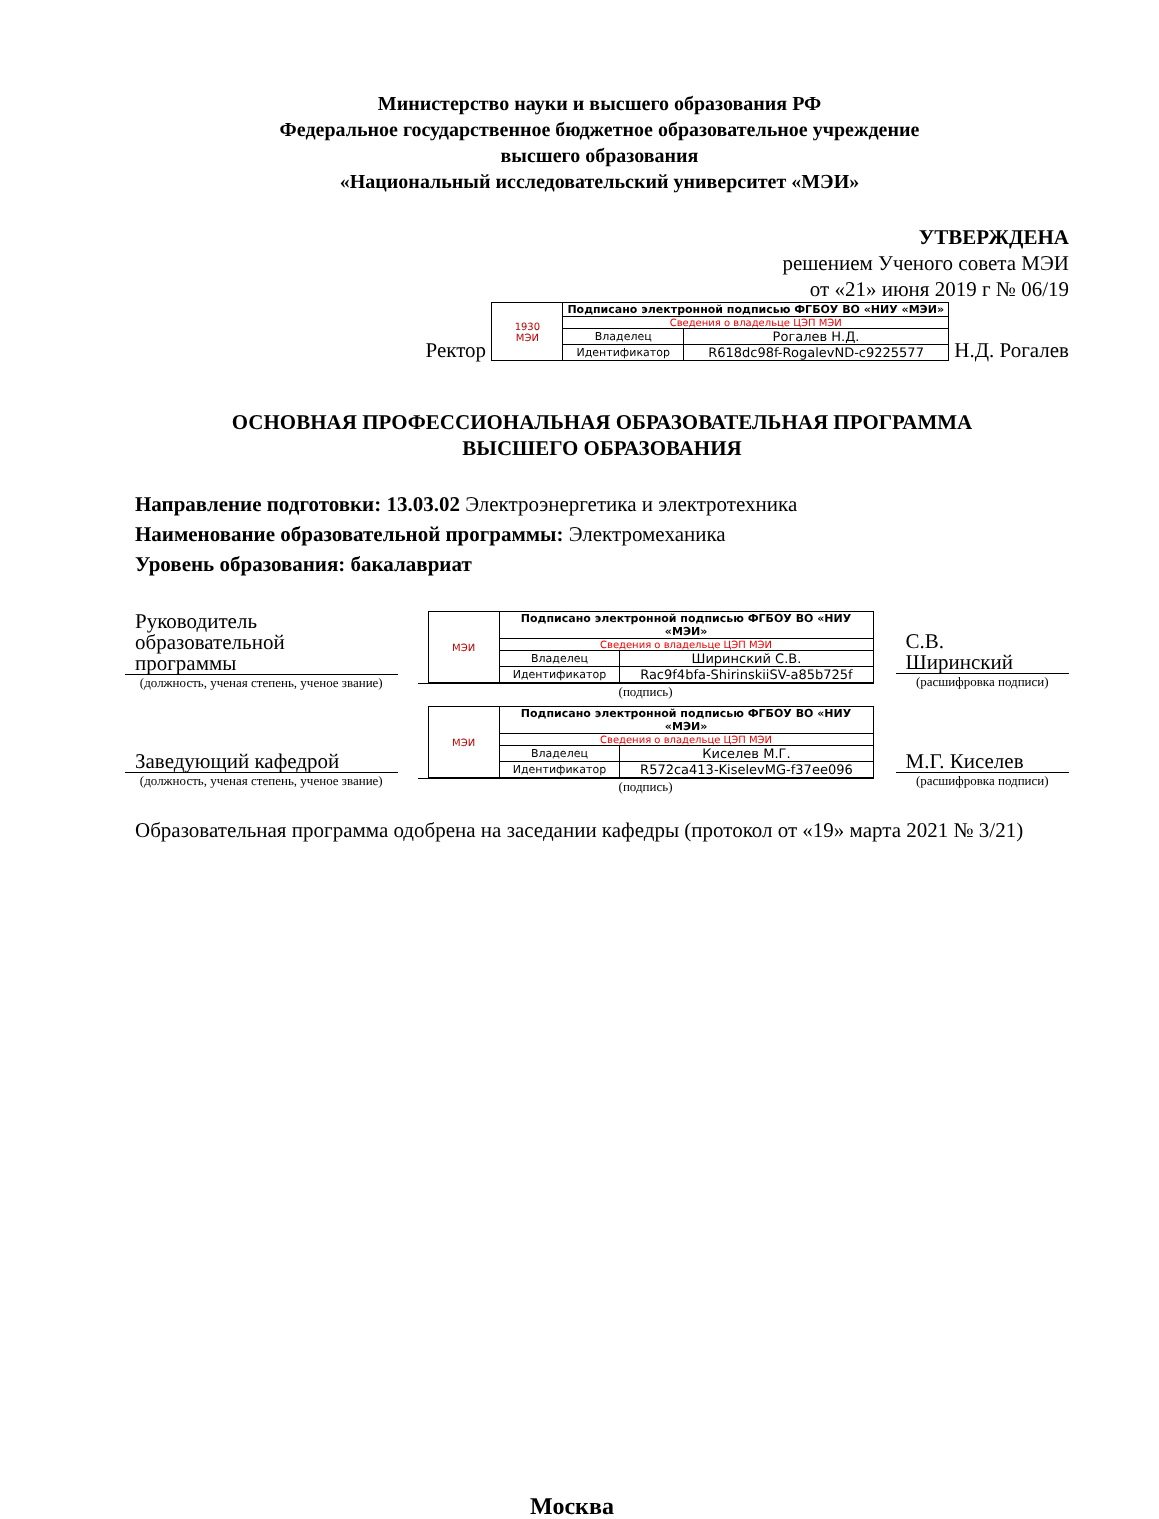Министерство науки и высшего образования РФ
Федеральное государственное бюджетное образовательное учреждение
высшего образования
«Национальный исследовательский университет «МЭИ»
УТВЕРЖДЕНА
решением Ученого совета МЭИ
от «21» июня 2019 г № 06/19
Ректор
| 1930 МЭИ | Подписано электронной подписью ФГБОУ ВО «НИУ «МЭИ» | |
| | Сведения о владельце ЦЭП МЭИ | |
| | Владелец | Рогалев Н.Д. |
| | Идентификатор | R618dc98f-RogalevND-c9225577 |
Н.Д. Рогалев
ОСНОВНАЯ ПРОФЕССИОНАЛЬНАЯ ОБРАЗОВАТЕЛЬНАЯ ПРОГРАММА
ВЫСШЕГО ОБРАЗОВАНИЯ
Направление подготовки: 13.03.02 Электроэнергетика и электротехника
Наименование образовательной программы: Электромеханика
Уровень образования: бакалавриат
Руководитель
образовательной
программы
(должность, ученая степень, ученое звание)
| МЭИ | Подписано электронной подписью ФГБОУ ВО «НИУ «МЭИ» | |
| | Сведения о владельце ЦЭП МЭИ | |
| | Владелец | Ширинский С.В. |
| | Идентификатор | Rac9f4bfa-ShirinskiiSV-a85b725f |
(подпись)
С.В.
Ширинский
(расшифровка подписи)
Заведующий кафедрой
(должность, ученая степень, ученое звание)
| МЭИ | Подписано электронной подписью ФГБОУ ВО «НИУ «МЭИ» | |
| | Сведения о владельце ЦЭП МЭИ | |
| | Владелец | Киселев М.Г. |
| | Идентификатор | R572ca413-KiselevMG-f37ee096 |
(подпись)
М.Г. Киселев
(расшифровка подписи)
Образовательная программа одобрена на заседании кафедры (протокол от «19» марта 2021 № 3/21)
Москва